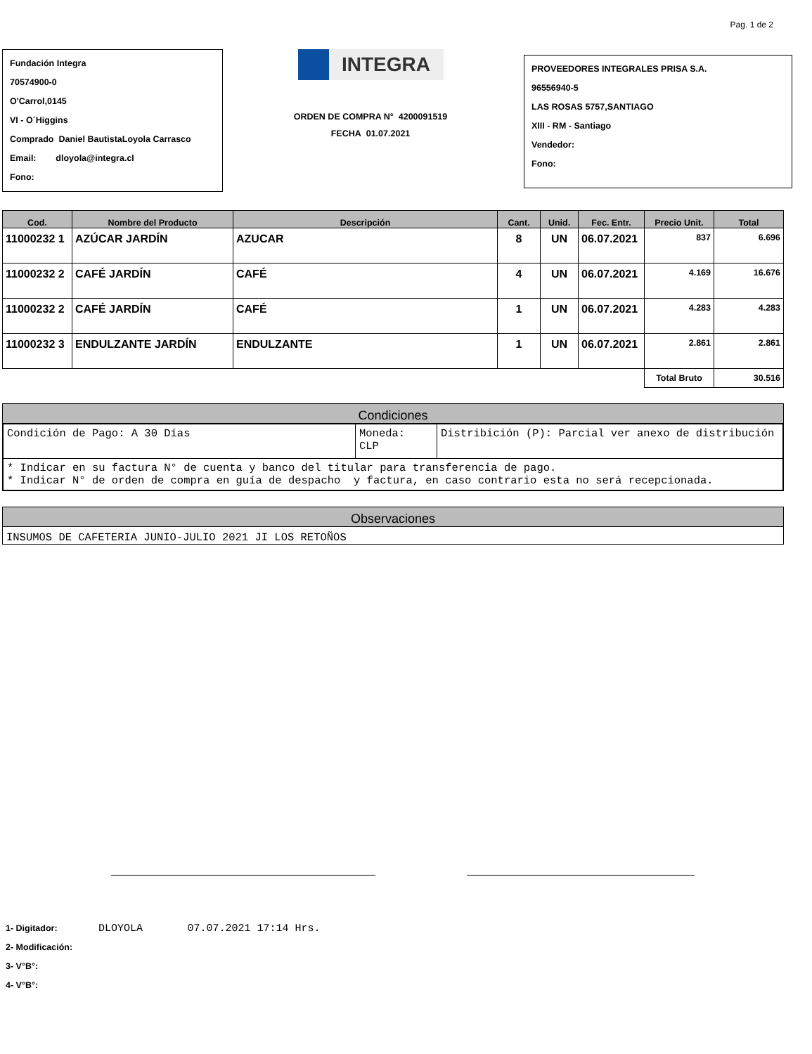Pag. 1 de 2
Fundación Integra
70574900-0
O'Carrol,0145
VI - O´Higgins
Comprado Daniel BautistaLoyola Carrasco
Email: dloyola@integra.cl
Fono:
INTEGRA
ORDEN DE COMPRA N° 4200091519
FECHA 01.07.2021
PROVEEDORES INTEGRALES PRISA S.A.
96556940-5
LAS ROSAS 5757,SANTIAGO
XIII - RM - Santiago
Vendedor:
Fono:
| Cod. | Nombre del Producto | Descripción | Cant. | Unid. | Fec. Entr. | Precio Unit. | Total |
| --- | --- | --- | --- | --- | --- | --- | --- |
| 11000232 1 | AZÚCAR JARDÍN | AZUCAR | 8 | UN | 06.07.2021 | 837 | 6.696 |
| 11000232 2 | CAFÉ JARDÍN | CAFÉ | 4 | UN | 06.07.2021 | 4.169 | 16.676 |
| 11000232 2 | CAFÉ JARDÍN | CAFÉ | 1 | UN | 06.07.2021 | 4.283 | 4.283 |
| 11000232 3 | ENDULZANTE JARDÍN | ENDULZANTE | 1 | UN | 06.07.2021 | 2.861 | 2.861 |
| | | | | | | Total Bruto | 30.516 |
Condiciones
| Condición de Pago: A 30 Días | Moneda: CLP | Distribición (P): Parcial ver anexo de distribución |
| * Indicar en su factura N° de cuenta y banco del titular para transferencia de pago. * Indicar N° de orden de compra en guía de despacho y factura, en caso contrario esta no será recepcionada. | | |
Observaciones
INSUMOS DE CAFETERIA JUNIO-JULIO 2021 JI LOS RETOÑOS
1- Digitador: DLOYOLA 07.07.2021 17:14 Hrs.
2- Modificación:
3- V°B°:
4- V°B°: